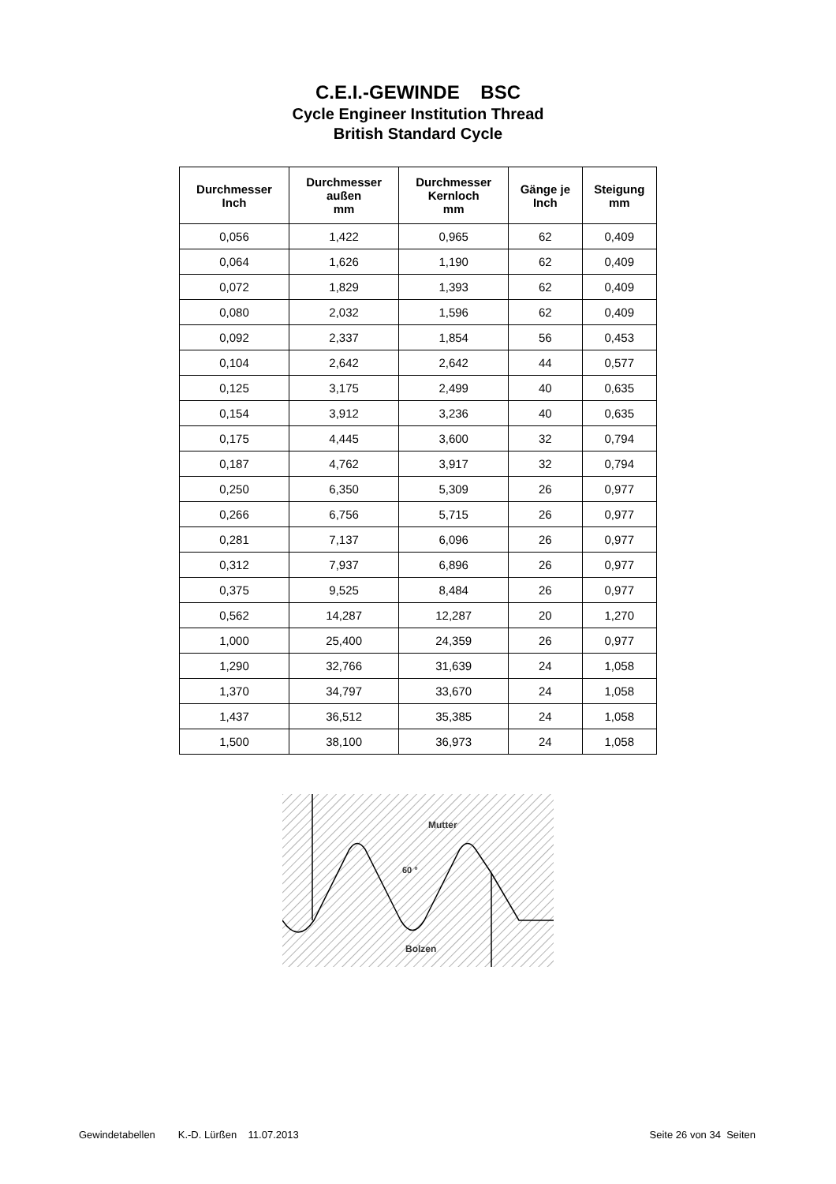C.E.I.-GEWINDE BSC
Cycle Engineer Institution Thread
British Standard Cycle
| Durchmesser Inch | Durchmesser außen mm | Durchmesser Kernloch mm | Gänge je Inch | Steigung mm |
| --- | --- | --- | --- | --- |
| 0,056 | 1,422 | 0,965 | 62 | 0,409 |
| 0,064 | 1,626 | 1,190 | 62 | 0,409 |
| 0,072 | 1,829 | 1,393 | 62 | 0,409 |
| 0,080 | 2,032 | 1,596 | 62 | 0,409 |
| 0,092 | 2,337 | 1,854 | 56 | 0,453 |
| 0,104 | 2,642 | 2,642 | 44 | 0,577 |
| 0,125 | 3,175 | 2,499 | 40 | 0,635 |
| 0,154 | 3,912 | 3,236 | 40 | 0,635 |
| 0,175 | 4,445 | 3,600 | 32 | 0,794 |
| 0,187 | 4,762 | 3,917 | 32 | 0,794 |
| 0,250 | 6,350 | 5,309 | 26 | 0,977 |
| 0,266 | 6,756 | 5,715 | 26 | 0,977 |
| 0,281 | 7,137 | 6,096 | 26 | 0,977 |
| 0,312 | 7,937 | 6,896 | 26 | 0,977 |
| 0,375 | 9,525 | 8,484 | 26 | 0,977 |
| 0,562 | 14,287 | 12,287 | 20 | 1,270 |
| 1,000 | 25,400 | 24,359 | 26 | 0,977 |
| 1,290 | 32,766 | 31,639 | 24 | 1,058 |
| 1,370 | 34,797 | 33,670 | 24 | 1,058 |
| 1,437 | 36,512 | 35,385 | 24 | 1,058 |
| 1,500 | 38,100 | 36,973 | 24 | 1,058 |
Mutter
60 °
Bolzen
Gewindetabellen K.-D. Lürßen 11.07.2013 Seite 26 von 34 Seiten